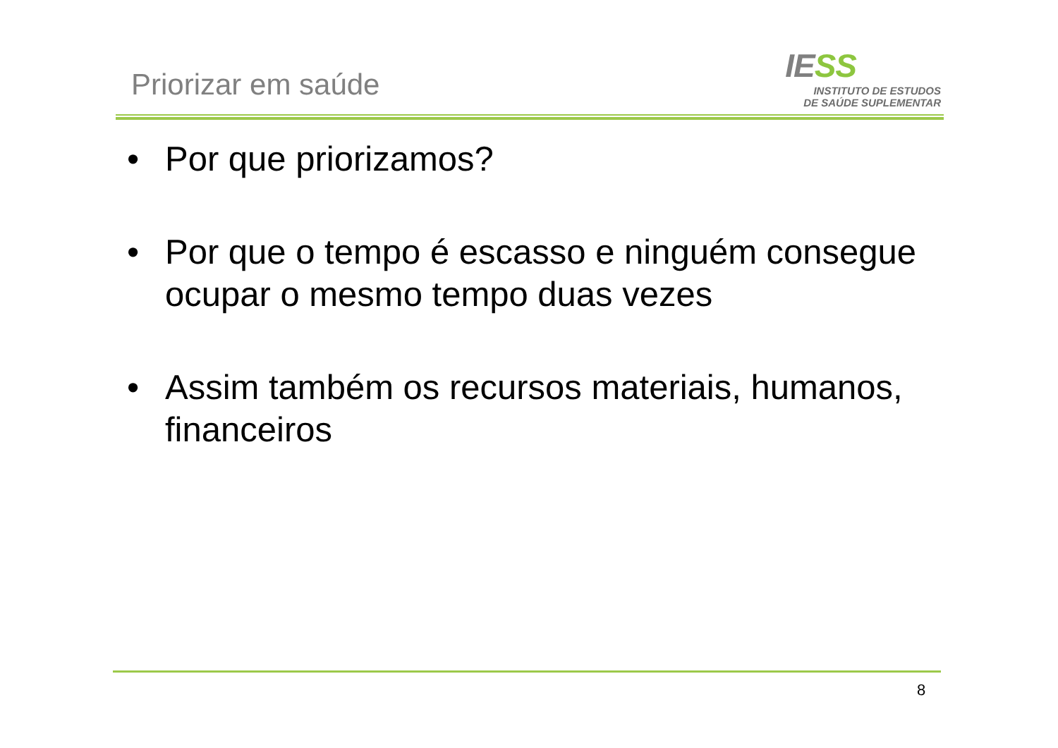Priorizar em saúde
IESS
INSTITUTO DE ESTUDOS
DE SAÚDE SUPLEMENTAR
• Por que priorizamos?
• Por que o tempo é escasso e ninguém consegue ocupar o mesmo tempo duas vezes
• Assim também os recursos materiais, humanos, financeiros
8